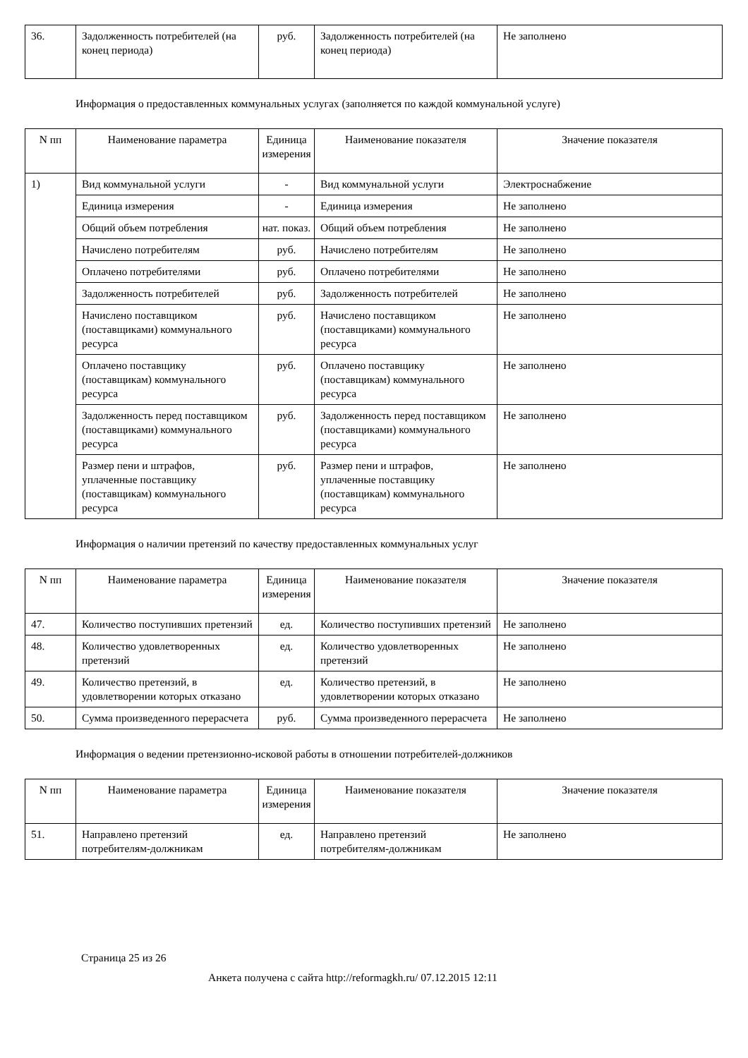| 36. | Задолженность потребителей (на конец периода) | руб. | Задолженность потребителей (на конец периода) | Не заполнено |
Информация о предоставленных коммунальных услугах (заполняется по каждой коммунальной услуге)
| N пп | Наименование параметра | Единица измерения | Наименование показателя | Значение показателя |
| --- | --- | --- | --- | --- |
| 1) | Вид коммунальной услуги | - | Вид коммунальной услуги | Электроснабжение |
| | Единица измерения | - | Единица измерения | Не заполнено |
| | Общий объем потребления | нат. показ. | Общий объем потребления | Не заполнено |
| | Начислено потребителям | руб. | Начислено потребителям | Не заполнено |
| | Оплачено потребителями | руб. | Оплачено потребителями | Не заполнено |
| | Задолженность потребителей | руб. | Задолженность потребителей | Не заполнено |
| | Начислено поставщиком (поставщиками) коммунального ресурса | руб. | Начислено поставщиком (поставщиками) коммунального ресурса | Не заполнено |
| | Оплачено поставщику (поставщикам) коммунального ресурса | руб. | Оплачено поставщику (поставщикам) коммунального ресурса | Не заполнено |
| | Задолженность перед поставщиком (поставщиками) коммунального ресурса | руб. | Задолженность перед поставщиком (поставщиками) коммунального ресурса | Не заполнено |
| | Размер пени и штрафов, уплаченные поставщику (поставщикам) коммунального ресурса | руб. | Размер пени и штрафов, уплаченные поставщику (поставщикам) коммунального ресурса | Не заполнено |
Информация о наличии претензий по качеству предоставленных коммунальных услуг
| N пп | Наименование параметра | Единица измерения | Наименование показателя | Значение показателя |
| --- | --- | --- | --- | --- |
| 47. | Количество поступивших претензий | ед. | Количество поступивших претензий | Не заполнено |
| 48. | Количество удовлетворенных претензий | ед. | Количество удовлетворенных претензий | Не заполнено |
| 49. | Количество претензий, в удовлетворении которых отказано | ед. | Количество претензий, в удовлетворении которых отказано | Не заполнено |
| 50. | Сумма произведенного перерасчета | руб. | Сумма произведенного перерасчета | Не заполнено |
Информация о ведении претензионно-исковой работы в отношении потребителей-должников
| N пп | Наименование параметра | Единица измерения | Наименование показателя | Значение показателя |
| --- | --- | --- | --- | --- |
| 51. | Направлено претензий потребителям-должникам | ед. | Направлено претензий потребителям-должникам | Не заполнено |
Страница 25 из 26
Анкета получена с сайта http://reformagkh.ru/ 07.12.2015 12:11